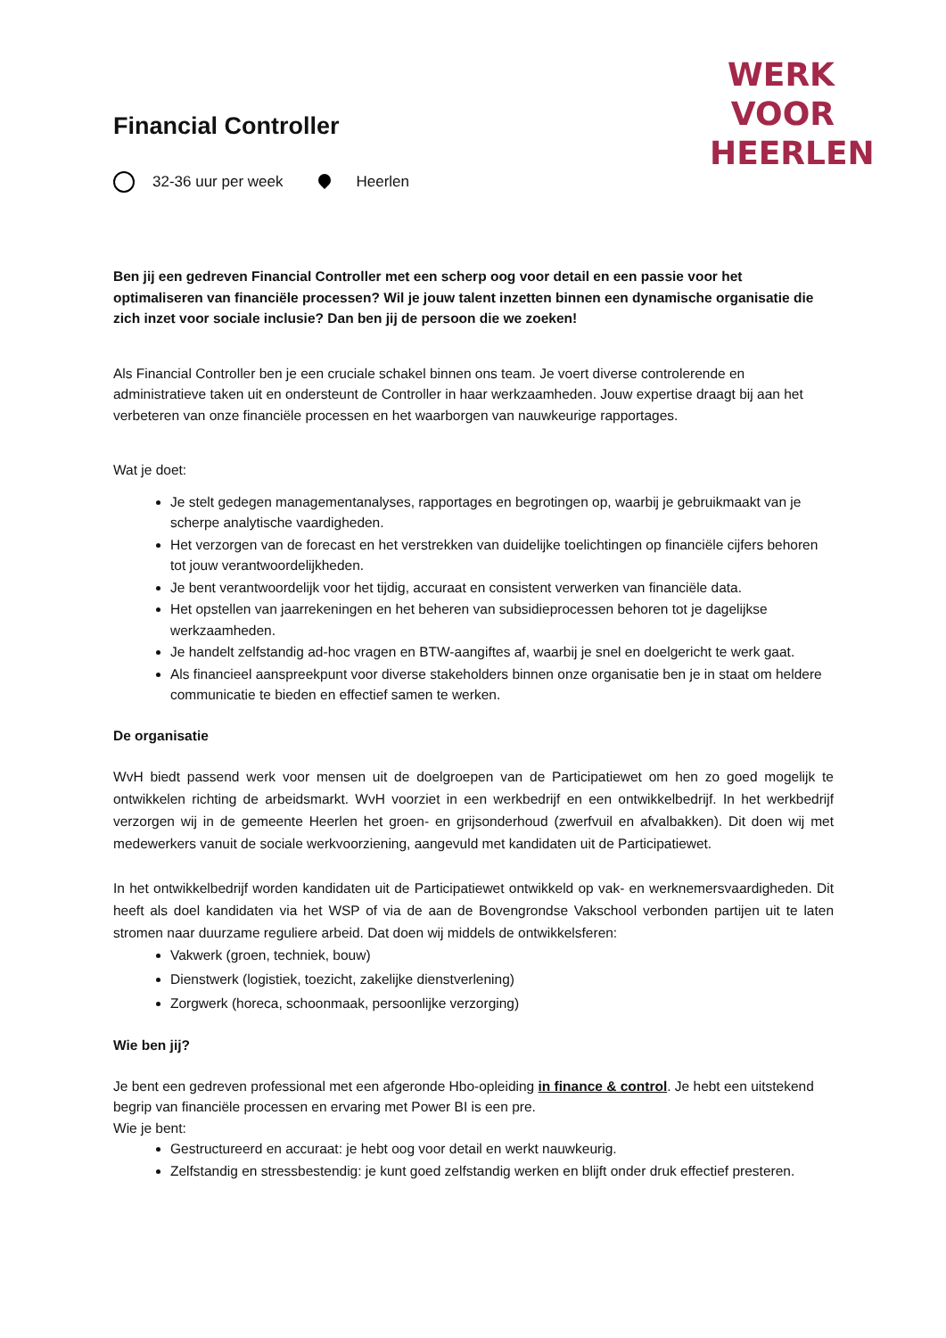WERK
VOOR
HEERLEN
Financial Controller
32-36 uur per week Heerlen
Ben jij een gedreven Financial Controller met een scherp oog voor detail en een passie voor het optimaliseren van financiële processen? Wil je jouw talent inzetten binnen een dynamische organisatie die zich inzet voor sociale inclusie? Dan ben jij de persoon die we zoeken!
Als Financial Controller ben je een cruciale schakel binnen ons team. Je voert diverse controlerende en administratieve taken uit en ondersteunt de Controller in haar werkzaamheden. Jouw expertise draagt bij aan het verbeteren van onze financiële processen en het waarborgen van nauwkeurige rapportages.
Wat je doet:
Je stelt gedegen managementanalyses, rapportages en begrotingen op, waarbij je gebruikmaakt van je scherpe analytische vaardigheden.
Het verzorgen van de forecast en het verstrekken van duidelijke toelichtingen op financiële cijfers behoren tot jouw verantwoordelijkheden.
Je bent verantwoordelijk voor het tijdig, accuraat en consistent verwerken van financiële data.
Het opstellen van jaarrekeningen en het beheren van subsidieprocessen behoren tot je dagelijkse werkzaamheden.
Je handelt zelfstandig ad-hoc vragen en BTW-aangiftes af, waarbij je snel en doelgericht te werk gaat.
Als financieel aanspreekpunt voor diverse stakeholders binnen onze organisatie ben je in staat om heldere communicatie te bieden en effectief samen te werken.
De organisatie
WvH biedt passend werk voor mensen uit de doelgroepen van de Participatiewet om hen zo goed mogelijk te ontwikkelen richting de arbeidsmarkt. WvH voorziet in een werkbedrijf en een ontwikkelbedrijf. In het werkbedrijf verzorgen wij in de gemeente Heerlen het groen- en grijsonderhoud (zwerfvuil en afvalbakken). Dit doen wij met medewerkers vanuit de sociale werkvoorziening, aangevuld met kandidaten uit de Participatiewet.
In het ontwikkelbedrijf worden kandidaten uit de Participatiewet ontwikkeld op vak- en werknemersvaardigheden. Dit heeft als doel kandidaten via het WSP of via de aan de Bovengrondse Vakschool verbonden partijen uit te laten stromen naar duurzame reguliere arbeid. Dat doen wij middels de ontwikkelsferen:
Vakwerk (groen, techniek, bouw)
Dienstwerk (logistiek, toezicht, zakelijke dienstverlening)
Zorgwerk (horeca, schoonmaak, persoonlijke verzorging)
Wie ben jij?
Je bent een gedreven professional met een afgeronde Hbo-opleiding in finance & control. Je hebt een uitstekend begrip van financiële processen en ervaring met Power BI is een pre.
Wie je bent:
Gestructureerd en accuraat: je hebt oog voor detail en werkt nauwkeurig.
Zelfstandig en stressbestendig: je kunt goed zelfstandig werken en blijft onder druk effectief presteren.